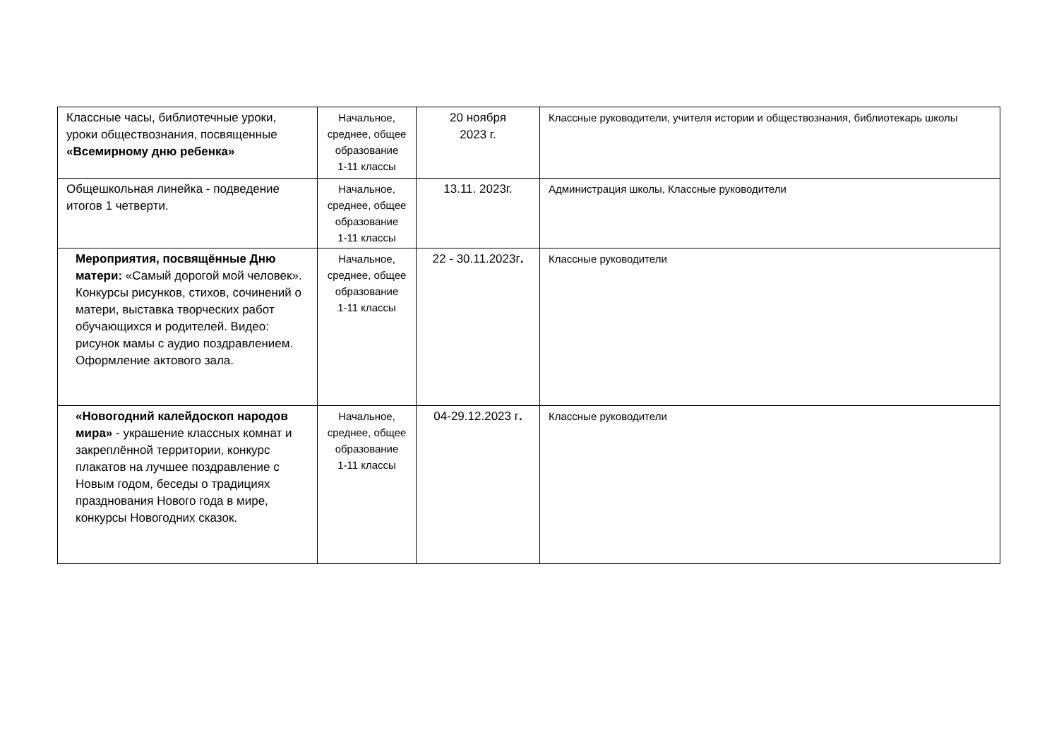| Классные часы, библиотечные уроки, уроки обществознания, посвященные «Всемирному дню ребенка» | Начальное, среднее, общее образование 1-11 классы | 20 ноября 2023 г. | Классные руководители, учителя истории и обществознания, библиотекарь школы |
| Общешкольная линейка - подведение итогов 1 четверти. | Начальное, среднее, общее образование 1-11 классы | 13.11. 2023г. | Администрация школы, Классные руководители |
| Мероприятия, посвящённые Дню матери: «Самый дорогой мой человек». Конкурсы рисунков, стихов, сочинений о матери, выставка творческих работ обучающихся и родителей. Видео: рисунок мамы с аудио поздравлением. Оформление актового зала. | Начальное, среднее, общее образование 1-11 классы | 22 - 30.11.2023г . | Классные руководители |
| «Новогодний калейдоскоп народов мира» - украшение классных комнат и закреплённой территории, конкурс плакатов на лучшее поздравление с Новым годом, беседы о традициях празднования Нового года в мире, конкурсы Новогодних сказок. | Начальное, среднее, общее образование 1-11 классы | 04-29.12.2023 г . | Классные руководители |